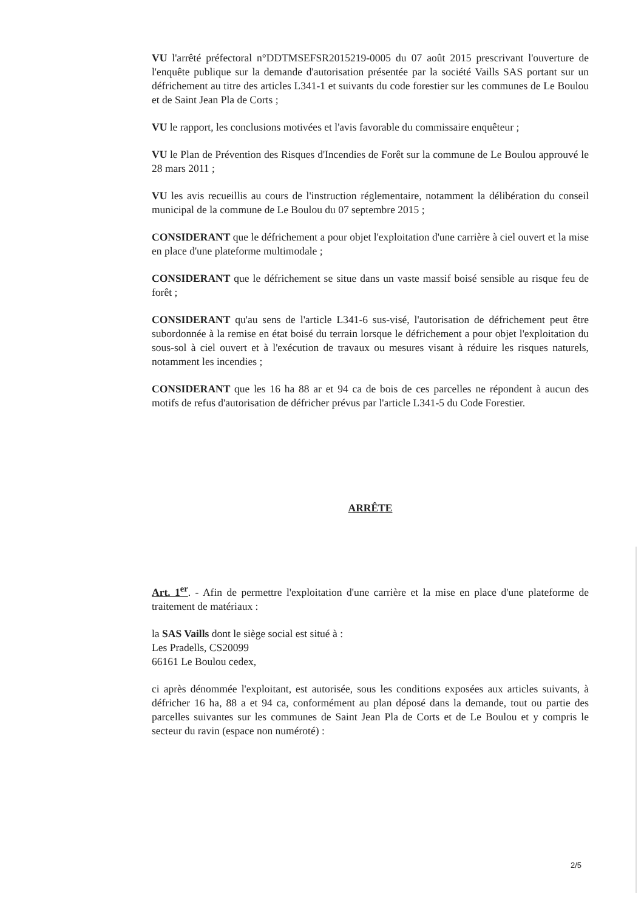VU l'arrêté préfectoral n°DDTMSEFSR2015219-0005 du 07 août 2015 prescrivant l'ouverture de l'enquête publique sur la demande d'autorisation présentée par la société Vaills SAS portant sur un défrichement au titre des articles L341-1 et suivants du code forestier sur les communes de Le Boulou et de Saint Jean Pla de Corts ;
VU le rapport, les conclusions motivées et l'avis favorable du commissaire enquêteur ;
VU le Plan de Prévention des Risques d'Incendies de Forêt sur la commune de Le Boulou approuvé le 28 mars 2011 ;
VU les avis recueillis au cours de l'instruction réglementaire, notamment la délibération du conseil municipal de la commune de Le Boulou du 07 septembre 2015 ;
CONSIDERANT que le défrichement a pour objet l'exploitation d'une carrière à ciel ouvert et la mise en place d'une plateforme multimodale ;
CONSIDERANT que le défrichement se situe dans un vaste massif boisé sensible au risque feu de forêt ;
CONSIDERANT qu'au sens de l'article L341-6 sus-visé, l'autorisation de défrichement peut être subordonnée à la remise en état boisé du terrain lorsque le défrichement a pour objet l'exploitation du sous-sol à ciel ouvert et à l'exécution de travaux ou mesures visant à réduire les risques naturels, notamment les incendies ;
CONSIDERANT que les 16 ha 88 ar et 94 ca de bois de ces parcelles ne répondent à aucun des motifs de refus d'autorisation de défricher prévus par l'article L341-5 du Code Forestier.
ARRÊTE
Art. 1<sup>er</sup>. - Afin de permettre l'exploitation d'une carrière et la mise en place d'une plateforme de traitement de matériaux :
la SAS Vaills dont le siège social est situé à :
Les Pradells, CS20099
66161 Le Boulou cedex,
ci après dénommée l'exploitant, est autorisée, sous les conditions exposées aux articles suivants, à défricher 16 ha, 88 a et 94 ca, conformément au plan déposé dans la demande, tout ou partie des parcelles suivantes sur les communes de Saint Jean Pla de Corts et de Le Boulou et y compris le secteur du ravin (espace non numéroté) :
2/5